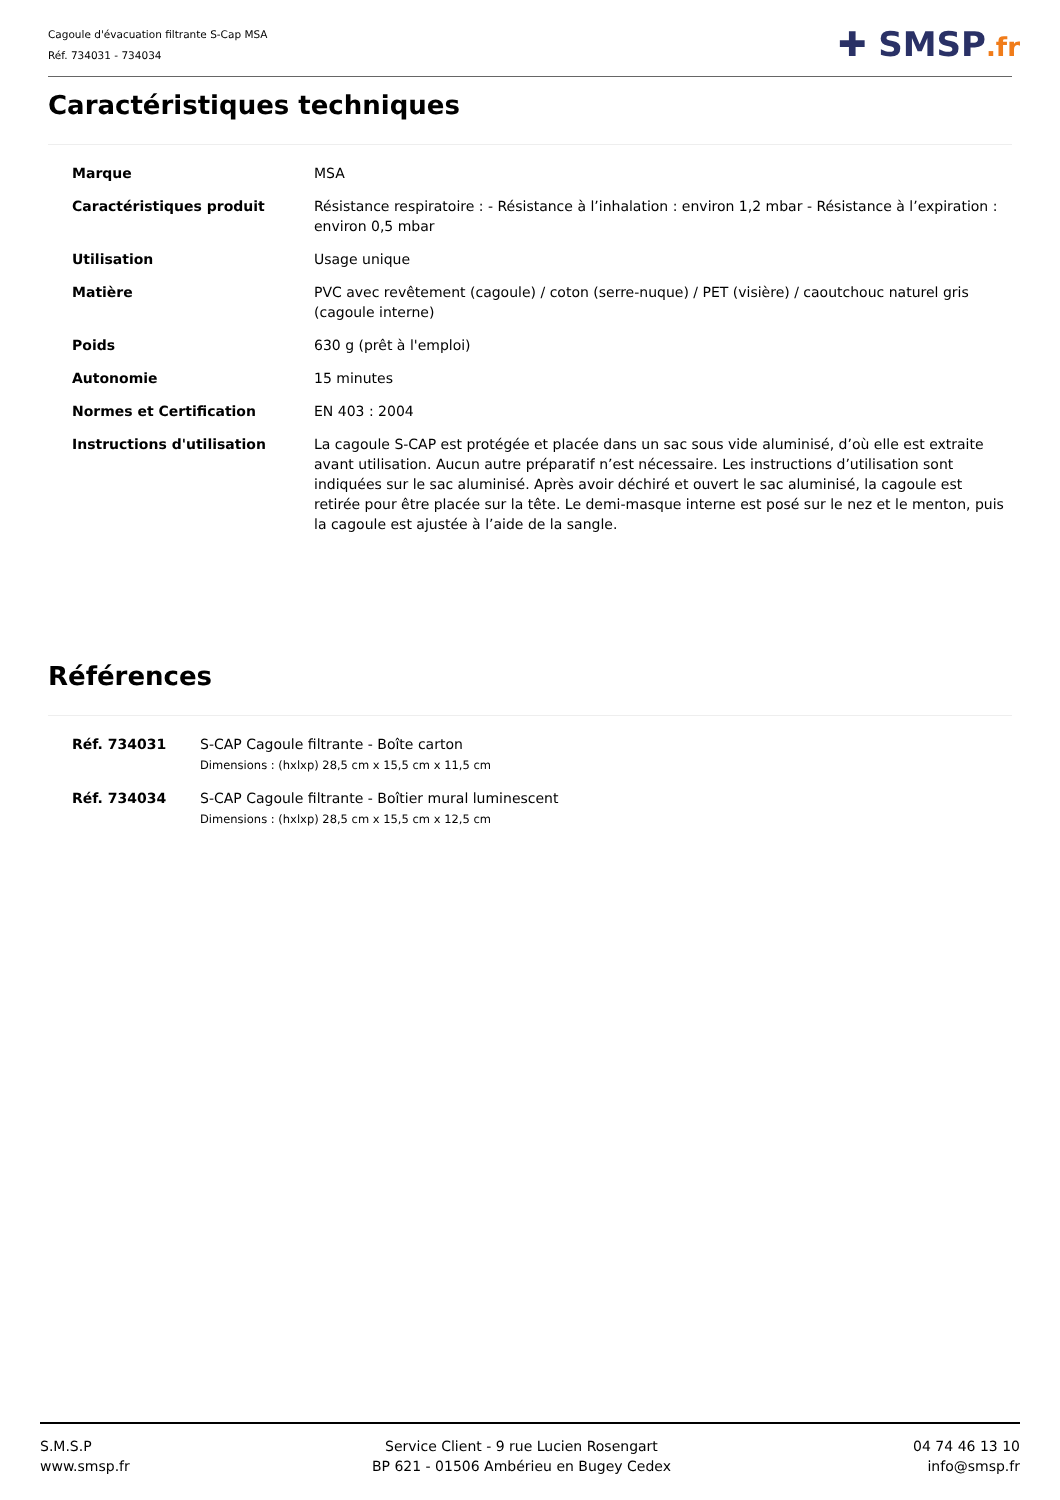Cagoule d'évacuation filtrante S-Cap MSA
Réf. 734031 - 734034
✚ SMSP.fr
Caractéristiques techniques
| Marque | MSA |
| Caractéristiques produit | Résistance respiratoire : - Résistance à l’inhalation : environ 1,2 mbar - Résistance à l’expiration : environ 0,5 mbar |
| Utilisation | Usage unique |
| Matière | PVC avec revêtement (cagoule) / coton (serre-nuque) / PET (visière) / caoutchouc naturel gris (cagoule interne) |
| Poids | 630 g (prêt à l'emploi) |
| Autonomie | 15 minutes |
| Normes et Certification | EN 403 : 2004 |
| Instructions d'utilisation | La cagoule S-CAP est protégée et placée dans un sac sous vide aluminisé, d’où elle est extraite avant utilisation. Aucun autre préparatif n’est nécessaire. Les instructions d’utilisation sont indiquées sur le sac aluminisé. Après avoir déchiré et ouvert le sac aluminisé, la cagoule est retirée pour être placée sur la tête. Le demi-masque interne est posé sur le nez et le menton, puis la cagoule est ajustée à l’aide de la sangle. |
Références
| Réf. 734031 | S-CAP Cagoule filtrante - Boîte carton Dimensions : (hxlxp) 28,5 cm x 15,5 cm x 11,5 cm |
| Réf. 734034 | S-CAP Cagoule filtrante - Boîtier mural luminescent Dimensions : (hxlxp) 28,5 cm x 15,5 cm x 12,5 cm |
S.M.S.P
www.smsp.fr
Service Client - 9 rue Lucien Rosengart
BP 621 - 01506 Ambérieu en Bugey Cedex
04 74 46 13 10
info@smsp.fr